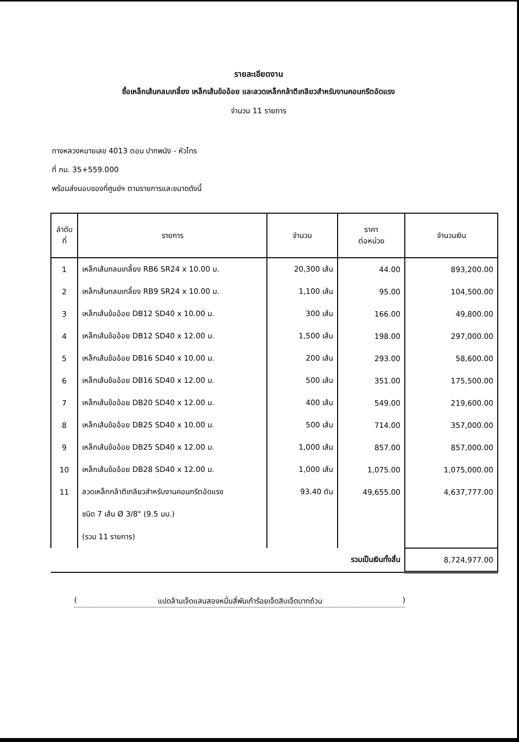รายละเอียดงาน
ซื้อเหล็กเส้นกลมเกลี้ยง เหล็กเส้นข้ออ้อย และลวดเหล็กกล้าตีเกลียวสำหรับงานคอนกรีตอัดแรง
จำนวน 11 รายการ
ทางหลวงหมายเลข 4013 ตอน ปากพนัง - หัวไทร
ที่ กม. 35+559.000
พร้อมส่งมอบของที่ศูนย์ฯ ตามรายการและขนาดดังนี้
| ลำดับ ที่ | รายการ | จำนวน | ราคา ต่อหน่วย | จำนวนเงิน |
| --- | --- | --- | --- | --- |
| 1 | เหล็กเส้นกลมเกลี้ยง RB6 SR24 x 10.00 ม. | 20,300 เส้น | 44.00 | 893,200.00 |
| 2 | เหล็กเส้นกลมเกลี้ยง RB9 SR24 x 10.00 ม. | 1,100 เส้น | 95.00 | 104,500.00 |
| 3 | เหล็กเส้นข้ออ้อย DB12 SD40 x 10.00 ม. | 300 เส้น | 166.00 | 49,800.00 |
| 4 | เหล็กเส้นข้ออ้อย DB12 SD40 x 12.00 ม. | 1,500 เส้น | 198.00 | 297,000.00 |
| 5 | เหล็กเส้นข้ออ้อย DB16 SD40 x 10.00 ม. | 200 เส้น | 293.00 | 58,600.00 |
| 6 | เหล็กเส้นข้ออ้อย DB16 SD40 x 12.00 ม. | 500 เส้น | 351.00 | 175,500.00 |
| 7 | เหล็กเส้นข้ออ้อย DB20 SD40 x 12.00 ม. | 400 เส้น | 549.00 | 219,600.00 |
| 8 | เหล็กเส้นข้ออ้อย DB25 SD40 x 10.00 ม. | 500 เส้น | 714.00 | 357,000.00 |
| 9 | เหล็กเส้นข้ออ้อย DB25 SD40 x 12.00 ม. | 1,000 เส้น | 857.00 | 857,000.00 |
| 10 | เหล็กเส้นข้ออ้อย DB28 SD40 x 12.00 ม. | 1,000 เส้น | 1,075.00 | 1,075,000.00 |
| 11 | ลวดเหล็กกล้าตีเกลียวสำหรับงานคอนกรีตอัดแรง | 93.40 ตัน | 49,655.00 | 4,637,777.00 |
| | ชนิด 7 เส้น Ø 3/8" (9.5 มม.) | | | |
| | (รวม 11 รายการ) | | | |
| รวมเป็นเงินทั้งสิ้น | | | | 8,724,977.00 |
(แปดล้านเจ็ดแสนสองหมื่นสี่พันเก้าร้อยเจ็ดสิบเจ็ดบาทถ้วน)